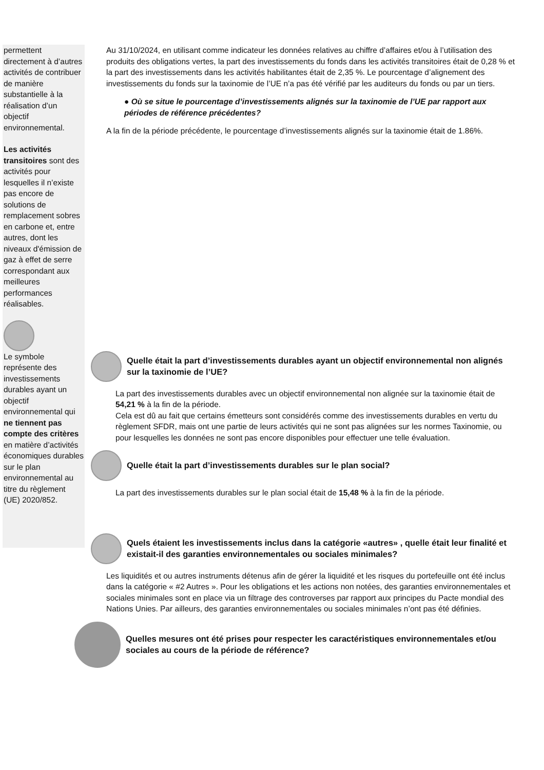permettent directement à d’autres activités de contribuer de manière substantielle à la réalisation d’un objectif environnemental.
Les activités transitoires sont des activités pour lesquelles il n’existe pas encore de solutions de remplacement sobres en carbone et, entre autres, dont les niveaux d'émission de gaz à effet de serre correspondant aux meilleures performances réalisables.
Le symbole représente des investissements durables ayant un objectif environnemental qui ne tiennent pas compte des critères en matière d’activités économiques durables sur le plan environnemental au titre du règlement (UE) 2020/852.
Au 31/10/2024, en utilisant comme indicateur les données relatives au chiffre d’affaires et/ou à l’utilisation des produits des obligations vertes, la part des investissements du fonds dans les activités transitoires était de 0,28 % et la part des investissements dans les activités habilitantes était de 2,35 %. Le pourcentage d’alignement des investissements du fonds sur la taxinomie de l’UE n’a pas été vérifié par les auditeurs du fonds ou par un tiers.
● Où se situe le pourcentage d’investissements alignés sur la taxinomie de l’UE par rapport aux périodes de référence précédentes?
A la fin de la période précédente, le pourcentage d’investissements alignés sur la taxinomie était de 1.86%.
Quelle était la part d’investissements durables ayant un objectif environnemental non alignés sur la taxinomie de l’UE?
La part des investissements durables avec un objectif environnemental non alignée sur la taxinomie était de 54,21 % à la fin de la période.
Cela est dû au fait que certains émetteurs sont considérés comme des investissements durables en vertu du règlement SFDR, mais ont une partie de leurs activités qui ne sont pas alignées sur les normes Taxinomie, ou pour lesquelles les données ne sont pas encore disponibles pour effectuer une telle évaluation.
Quelle était la part d’investissements durables sur le plan social?
La part des investissements durables sur le plan social était de 15,48 % à la fin de la période.
Quels étaient les investissements inclus dans la catégorie «autres» , quelle était leur finalité et existait-il des garanties environnementales ou sociales minimales?
Les liquidités et ou autres instruments détenus afin de gérer la liquidité et les risques du portefeuille ont été inclus dans la catégorie « #2 Autres ». Pour les obligations et les actions non notées, des garanties environnementales et sociales minimales sont en place via un filtrage des controverses par rapport aux principes du Pacte mondial des Nations Unies. Par ailleurs, des garanties environnementales ou sociales minimales n’ont pas été définies.
Quelles mesures ont été prises pour respecter les caractéristiques environnementales et/ou sociales au cours de la période de référence?